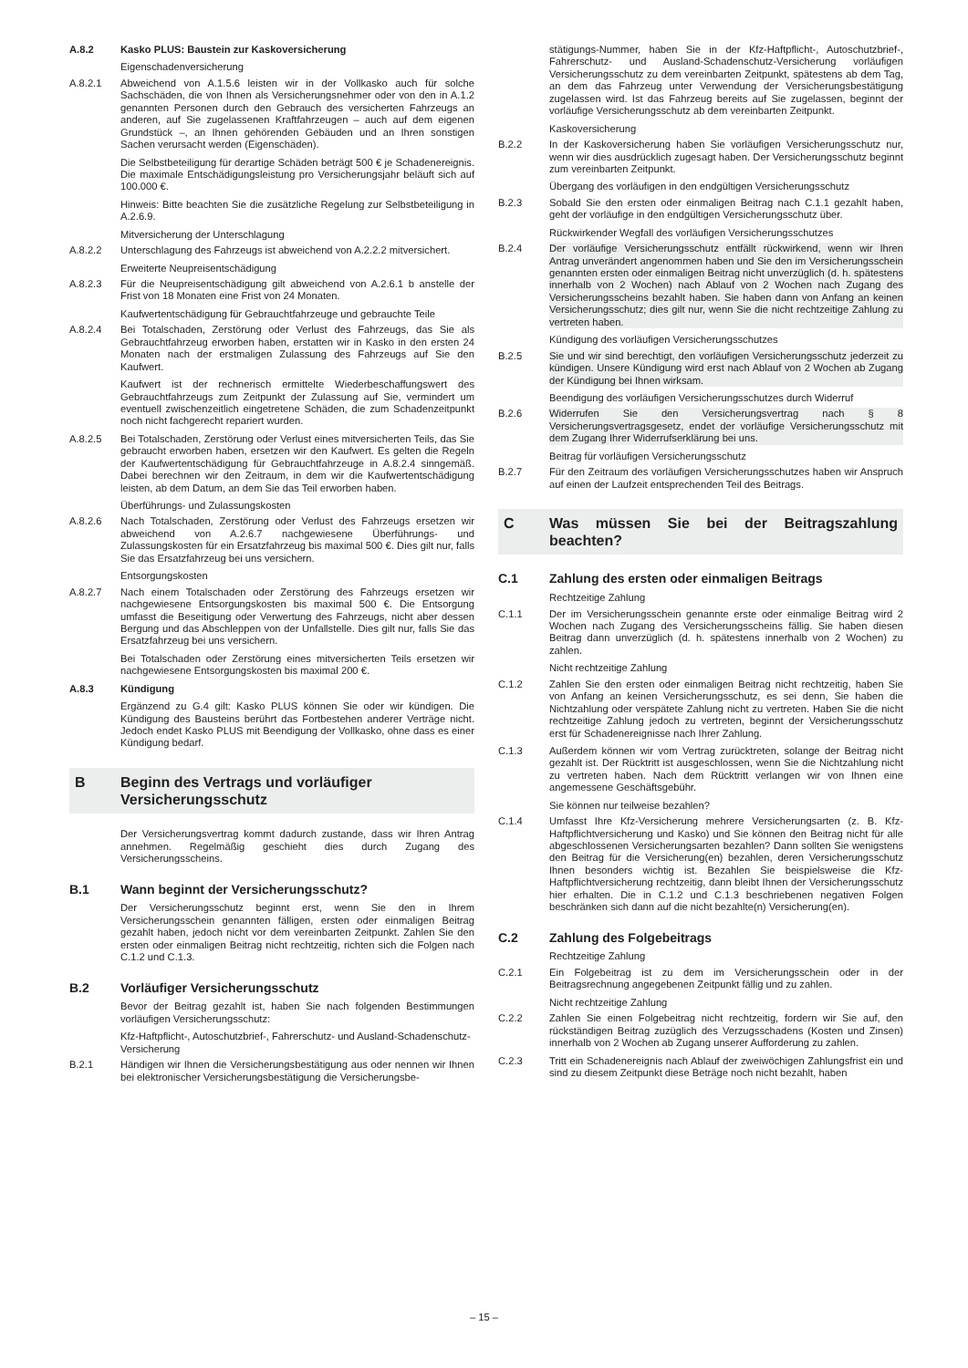A.8.2 Kasko PLUS: Baustein zur Kaskoversicherung
Eigenschadenversicherung
A.8.2.1 Abweichend von A.1.5.6 leisten wir in der Vollkasko auch für solche Sachschäden, die von Ihnen als Versicherungsnehmer oder von den in A.1.2 genannten Personen durch den Gebrauch des versicherten Fahrzeugs an anderen, auf Sie zugelassenen Kraftfahrzeugen – auch auf dem eigenen Grundstück –, an Ihnen gehörenden Gebäuden und an Ihren sonstigen Sachen verursacht werden (Eigenschäden).
Die Selbstbeteiligung für derartige Schäden beträgt 500 € je Schadenereignis. Die maximale Entschädigungsleistung pro Versicherungsjahr beläuft sich auf 100.000 €.
Hinweis: Bitte beachten Sie die zusätzliche Regelung zur Selbstbeteiligung in A.2.6.9.
Mitversicherung der Unterschlagung
A.8.2.2 Unterschlagung des Fahrzeugs ist abweichend von A.2.2.2 mitversichert.
Erweiterte Neupreisentschädigung
A.8.2.3 Für die Neupreisentschädigung gilt abweichend von A.2.6.1 b anstelle der Frist von 18 Monaten eine Frist von 24 Monaten.
Kaufwertentschädigung für Gebrauchtfahrzeuge und gebrauchte Teile
A.8.2.4 Bei Totalschaden, Zerstörung oder Verlust des Fahrzeugs, das Sie als Gebrauchtfahrzeug erworben haben, erstatten wir in Kasko in den ersten 24 Monaten nach der erstmaligen Zulassung des Fahrzeugs auf Sie den Kaufwert.
Kaufwert ist der rechnerisch ermittelte Wiederbeschaffungswert des Gebrauchtfahrzeugs zum Zeitpunkt der Zulassung auf Sie, vermindert um eventuell zwischenzeitlich eingetretene Schäden, die zum Schadenzeitpunkt noch nicht fachgerecht repariert wurden.
A.8.2.5 Bei Totalschaden, Zerstörung oder Verlust eines mitversicherten Teils, das Sie gebraucht erworben haben, ersetzen wir den Kaufwert. Es gelten die Regeln der Kaufwertentschädigung für Gebrauchtfahrzeuge in A.8.2.4 sinngemäß. Dabei berechnen wir den Zeitraum, in dem wir die Kaufwertentschädigung leisten, ab dem Datum, an dem Sie das Teil erworben haben.
Überführungs- und Zulassungskosten
A.8.2.6 Nach Totalschaden, Zerstörung oder Verlust des Fahrzeugs ersetzen wir abweichend von A.2.6.7 nachgewiesene Überführungs- und Zulassungskosten für ein Ersatzfahrzeug bis maximal 500 €. Dies gilt nur, falls Sie das Ersatzfahrzeug bei uns versichern.
Entsorgungskosten
A.8.2.7 Nach einem Totalschaden oder Zerstörung des Fahrzeugs ersetzen wir nachgewiesene Entsorgungskosten bis maximal 500 €. Die Entsorgung umfasst die Beseitigung oder Verwertung des Fahrzeugs, nicht aber dessen Bergung und das Abschleppen von der Unfallstelle. Dies gilt nur, falls Sie das Ersatzfahrzeug bei uns versichern.
Bei Totalschaden oder Zerstörung eines mitversicherten Teils ersetzen wir nachgewiesene Entsorgungskosten bis maximal 200 €.
A.8.3 Kündigung
Ergänzend zu G.4 gilt: Kasko PLUS können Sie oder wir kündigen. Die Kündigung des Bausteins berührt das Fortbestehen anderer Verträge nicht. Jedoch endet Kasko PLUS mit Beendigung der Vollkasko, ohne dass es einer Kündigung bedarf.
B Beginn des Vertrags und vorläufiger Versicherungsschutz
Der Versicherungsvertrag kommt dadurch zustande, dass wir Ihren Antrag annehmen. Regelmäßig geschieht dies durch Zugang des Versicherungsscheins.
B.1 Wann beginnt der Versicherungsschutz?
Der Versicherungsschutz beginnt erst, wenn Sie den in Ihrem Versicherungsschein genannten fälligen, ersten oder einmaligen Beitrag gezahlt haben, jedoch nicht vor dem vereinbarten Zeitpunkt. Zahlen Sie den ersten oder einmaligen Beitrag nicht rechtzeitig, richten sich die Folgen nach C.1.2 und C.1.3.
B.2 Vorläufiger Versicherungsschutz
Bevor der Beitrag gezahlt ist, haben Sie nach folgenden Bestimmungen vorläufigen Versicherungsschutz:
Kfz-Haftpflicht-, Autoschutzbrief-, Fahrerschutz- und Ausland-Schadenschutz-Versicherung
B.2.1 Händigen wir Ihnen die Versicherungsbestätigung aus oder nennen wir Ihnen bei elektronischer Versicherungsbestätigung die Versicherungsbe-
stätigungs-Nummer, haben Sie in der Kfz-Haftpflicht-, Autoschutzbrief-, Fahrerschutz- und Ausland-Schadenschutz-Versicherung vorläufigen Versicherungsschutz zu dem vereinbarten Zeitpunkt, spätestens ab dem Tag, an dem das Fahrzeug unter Verwendung der Versicherungsbestätigung zugelassen wird. Ist das Fahrzeug bereits auf Sie zugelassen, beginnt der vorläufige Versicherungsschutz ab dem vereinbarten Zeitpunkt.
Kaskoversicherung
B.2.2 In der Kaskoversicherung haben Sie vorläufigen Versicherungsschutz nur, wenn wir dies ausdrücklich zugesagt haben. Der Versicherungsschutz beginnt zum vereinbarten Zeitpunkt.
Übergang des vorläufigen in den endgültigen Versicherungsschutz
B.2.3 Sobald Sie den ersten oder einmaligen Beitrag nach C.1.1 gezahlt haben, geht der vorläufige in den endgültigen Versicherungsschutz über.
Rückwirkender Wegfall des vorläufigen Versicherungsschutzes
B.2.4 Der vorläufige Versicherungsschutz entfällt rückwirkend, wenn wir Ihren Antrag unverändert angenommen haben und Sie den im Versicherungsschein genannten ersten oder einmaligen Beitrag nicht unverzüglich (d. h. spätestens innerhalb von 2 Wochen) nach Ablauf von 2 Wochen nach Zugang des Versicherungsscheins bezahlt haben. Sie haben dann von Anfang an keinen Versicherungsschutz; dies gilt nur, wenn Sie die nicht rechtzeitige Zahlung zu vertreten haben.
Kündigung des vorläufigen Versicherungsschutzes
B.2.5 Sie und wir sind berechtigt, den vorläufigen Versicherungsschutz jederzeit zu kündigen. Unsere Kündigung wird erst nach Ablauf von 2 Wochen ab Zugang der Kündigung bei Ihnen wirksam.
Beendigung des vorläufigen Versicherungsschutzes durch Widerruf
B.2.6 Widerrufen Sie den Versicherungsvertrag nach § 8 Versicherungsvertragsgesetz, endet der vorläufige Versicherungsschutz mit dem Zugang Ihrer Widerrufserklärung bei uns.
Beitrag für vorläufigen Versicherungsschutz
B.2.7 Für den Zeitraum des vorläufigen Versicherungsschutzes haben wir Anspruch auf einen der Laufzeit entsprechenden Teil des Beitrags.
C Was müssen Sie bei der Beitragszahlung beachten?
C.1 Zahlung des ersten oder einmaligen Beitrags
Rechtzeitige Zahlung
C.1.1 Der im Versicherungsschein genannte erste oder einmalige Beitrag wird 2 Wochen nach Zugang des Versicherungsscheins fällig. Sie haben diesen Beitrag dann unverzüglich (d. h. spätestens innerhalb von 2 Wochen) zu zahlen.
Nicht rechtzeitige Zahlung
C.1.2 Zahlen Sie den ersten oder einmaligen Beitrag nicht rechtzeitig, haben Sie von Anfang an keinen Versicherungsschutz, es sei denn, Sie haben die Nichtzahlung oder verspätete Zahlung nicht zu vertreten. Haben Sie die nicht rechtzeitige Zahlung jedoch zu vertreten, beginnt der Versicherungsschutz erst für Schadenereignisse nach Ihrer Zahlung.
C.1.3 Außerdem können wir vom Vertrag zurücktreten, solange der Beitrag nicht gezahlt ist. Der Rücktritt ist ausgeschlossen, wenn Sie die Nichtzahlung nicht zu vertreten haben. Nach dem Rücktritt verlangen wir von Ihnen eine angemessene Geschäftsgebühr.
Sie können nur teilweise bezahlen?
C.1.4 Umfasst Ihre Kfz-Versicherung mehrere Versicherungsarten (z. B. Kfz-Haftpflichtversicherung und Kasko) und Sie können den Beitrag nicht für alle abgeschlossenen Versicherungsarten bezahlen? Dann sollten Sie wenigstens den Beitrag für die Versicherung(en) bezahlen, deren Versicherungsschutz Ihnen besonders wichtig ist. Bezahlen Sie beispielsweise die Kfz-Haftpflichtversicherung rechtzeitig, dann bleibt Ihnen der Versicherungsschutz hier erhalten. Die in C.1.2 und C.1.3 beschriebenen negativen Folgen beschränken sich dann auf die nicht bezahlte(n) Versicherung(en).
C.2 Zahlung des Folgebeitrags
Rechtzeitige Zahlung
C.2.1 Ein Folgebeitrag ist zu dem im Versicherungsschein oder in der Beitragsrechnung angegebenen Zeitpunkt fällig und zu zahlen.
Nicht rechtzeitige Zahlung
C.2.2 Zahlen Sie einen Folgebeitrag nicht rechtzeitig, fordern wir Sie auf, den rückständigen Beitrag zuzüglich des Verzugsschadens (Kosten und Zinsen) innerhalb von 2 Wochen ab Zugang unserer Aufforderung zu zahlen.
C.2.3 Tritt ein Schadenereignis nach Ablauf der zweiwöchigen Zahlungsfrist ein und sind zu diesem Zeitpunkt diese Beträge noch nicht bezahlt, haben
– 15 –